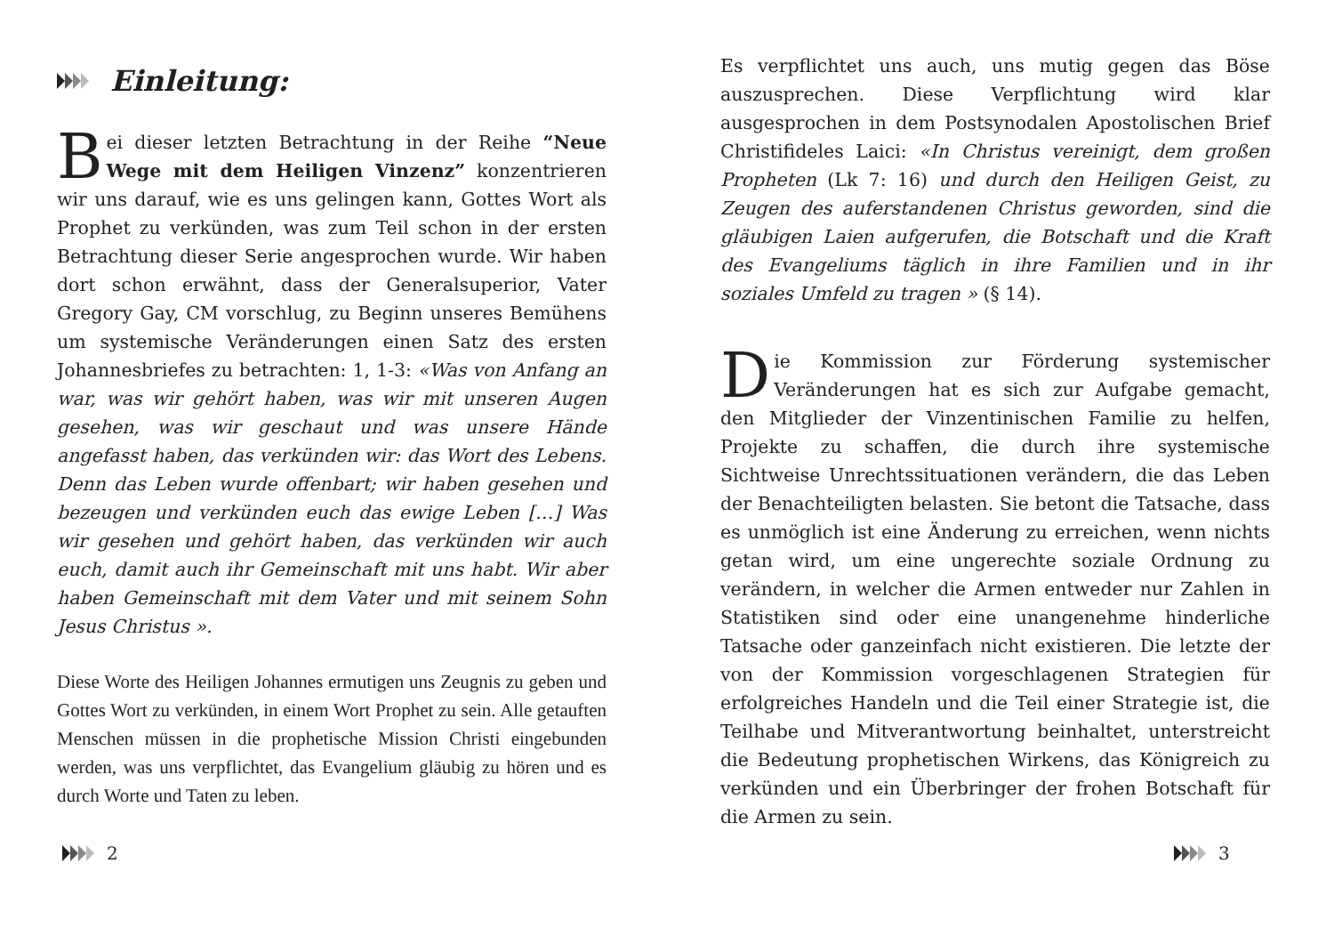Einleitung:
Bei dieser letzten Betrachtung in der Reihe “Neue Wege mit dem Heiligen Vinzenz” konzentrieren wir uns darauf, wie es uns gelingen kann, Gottes Wort als Prophet zu verkünden, was zum Teil schon in der ersten Betrachtung dieser Serie angesprochen wurde. Wir haben dort schon erwähnt, dass der Generalsuperior, Vater Gregory Gay, CM vorschlug, zu Beginn unseres Bemühens um systemische Veränderungen einen Satz des ersten Johannesbriefes zu betrachten: 1, 1-3: «Was von Anfang an war, was wir gehört haben, was wir mit unseren Augen gesehen, was wir geschaut und was unsere Hände angefasst haben, das verkünden wir: das Wort des Lebens. Denn das Leben wurde offenbart; wir haben gesehen und bezeugen und verkünden euch das ewige Leben […] Was wir gesehen und gehört haben, das verkünden wir auch euch, damit auch ihr Gemeinschaft mit uns habt. Wir aber haben Gemeinschaft mit dem Vater und mit seinem Sohn Jesus Christus ».
Diese Worte des Heiligen Johannes ermutigen uns Zeugnis zu geben und Gottes Wort zu verkünden, in einem Wort Prophet zu sein. Alle getauften Menschen müssen in die prophetische Mission Christi eingebunden werden, was uns verpflichtet, das Evangelium gläubig zu hören und es durch Worte und Taten zu leben.
2
Es verpflichtet uns auch, uns mutig gegen das Böse auszusprechen. Diese Verpflichtung wird klar ausgesprochen in dem Postsynodalen Apostolischen Brief Christifideles Laici: «In Christus vereinigt, dem großen Propheten (Lk 7: 16) und durch den Heiligen Geist, zu Zeugen des auferstandenen Christus geworden, sind die gläubigen Laien aufgerufen, die Botschaft und die Kraft des Evangeliums täglich in ihre Familien und in ihr soziales Umfeld zu tragen » (§ 14).
Die Kommission zur Förderung systemischer Veränderungen hat es sich zur Aufgabe gemacht, den Mitglieder der Vinzentinischen Familie zu helfen, Projekte zu schaffen, die durch ihre systemische Sichtweise Unrechtssituationen verändern, die das Leben der Benachteiligten belasten. Sie betont die Tatsache, dass es unmöglich ist eine Änderung zu erreichen, wenn nichts getan wird, um eine ungerechte soziale Ordnung zu verändern, in welcher die Armen entweder nur Zahlen in Statistiken sind oder eine unangenehme hinderliche Tatsache oder ganzeinfach nicht existieren. Die letzte der von der Kommission vorgeschlagenen Strategien für erfolgreiches Handeln und die Teil einer Strategie ist, die Teilhabe und Mitverantwortung beinhaltet, unterstreicht die Bedeutung prophetischen Wirkens, das Königreich zu verkünden und ein Überbringer der frohen Botschaft für die Armen zu sein.
3